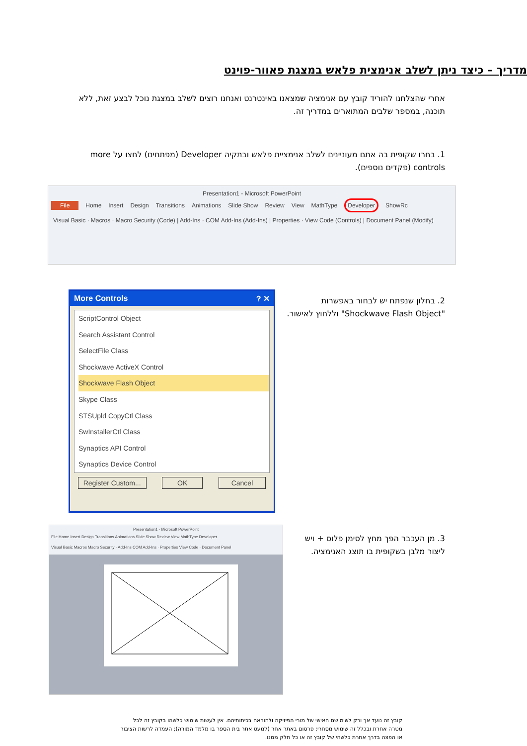מדריך – כיצד ניתן לשלב אנימצית פלאש במצגת פאוור-פוינט
אחרי שהצלחנו להוריד קובץ עם אנימציה שמצאנו באינטרנט ואנחנו רוצים לשלב במצגת נוכל לבצע זאת, ללא תוכנה, במספר שלבים המתוארים במדריך זה.
1. בחרו שקופית בה אתם מעוניינים לשלב אנימציית פלאש ובתקיה Developer (מפתחים) לחצו על more controls (פקדים נוספים).
Presentation1 - Microsoft PowerPoint
File Home Insert Design Transitions Animations Slide Show Review View MathType Developer ShowRc
Visual Basic · Macros · Macro Security (Code) | Add-Ins · COM Add-Ins (Add-Ins) | Properties · View Code (Controls) | Document Panel (Modify)
More Controls ? ✕
ScriptControl Object
Search Assistant Control
SelectFile Class
Shockwave ActiveX Control
Shockwave Flash Object
Skype Class
STSUpld CopyCtl Class
SwInstallerCtl Class
Synaptics API Control
Synaptics Device Control
Register Custom... OK Cancel
2. בחלון שנפתח יש לבחור באפשרות "Shockwave Flash Object" וללחוץ לאישור.
Presentation1 - Microsoft PowerPoint
File Home Insert Design Transitions Animations Slide Show Review View MathType Developer
Visual Basic Macros Macro Security · Add-Ins COM Add-Ins · Properties View Code · Document Panel
3. מן העכבר הפך מחץ לסימן פלוס + ויש ליצור מלבן בשקופית בו תוצג האנימציה.
קובץ זה נועד אך ורק לשימושם האישי של מורי הפיזיקה ולהוראה בכיתותיהם. אין לעשות שימוש כלשהו בקובץ זה לכל מטרה אחרת ובכלל זה שימוש מסחרי; פרסום באתר אחר (למעט אתר בית הספר בו מלמד המורה); העמדה לרשות הציבור או הפצה בדרך אחרת כלשהי של קובץ זה או כל חלק ממנו.